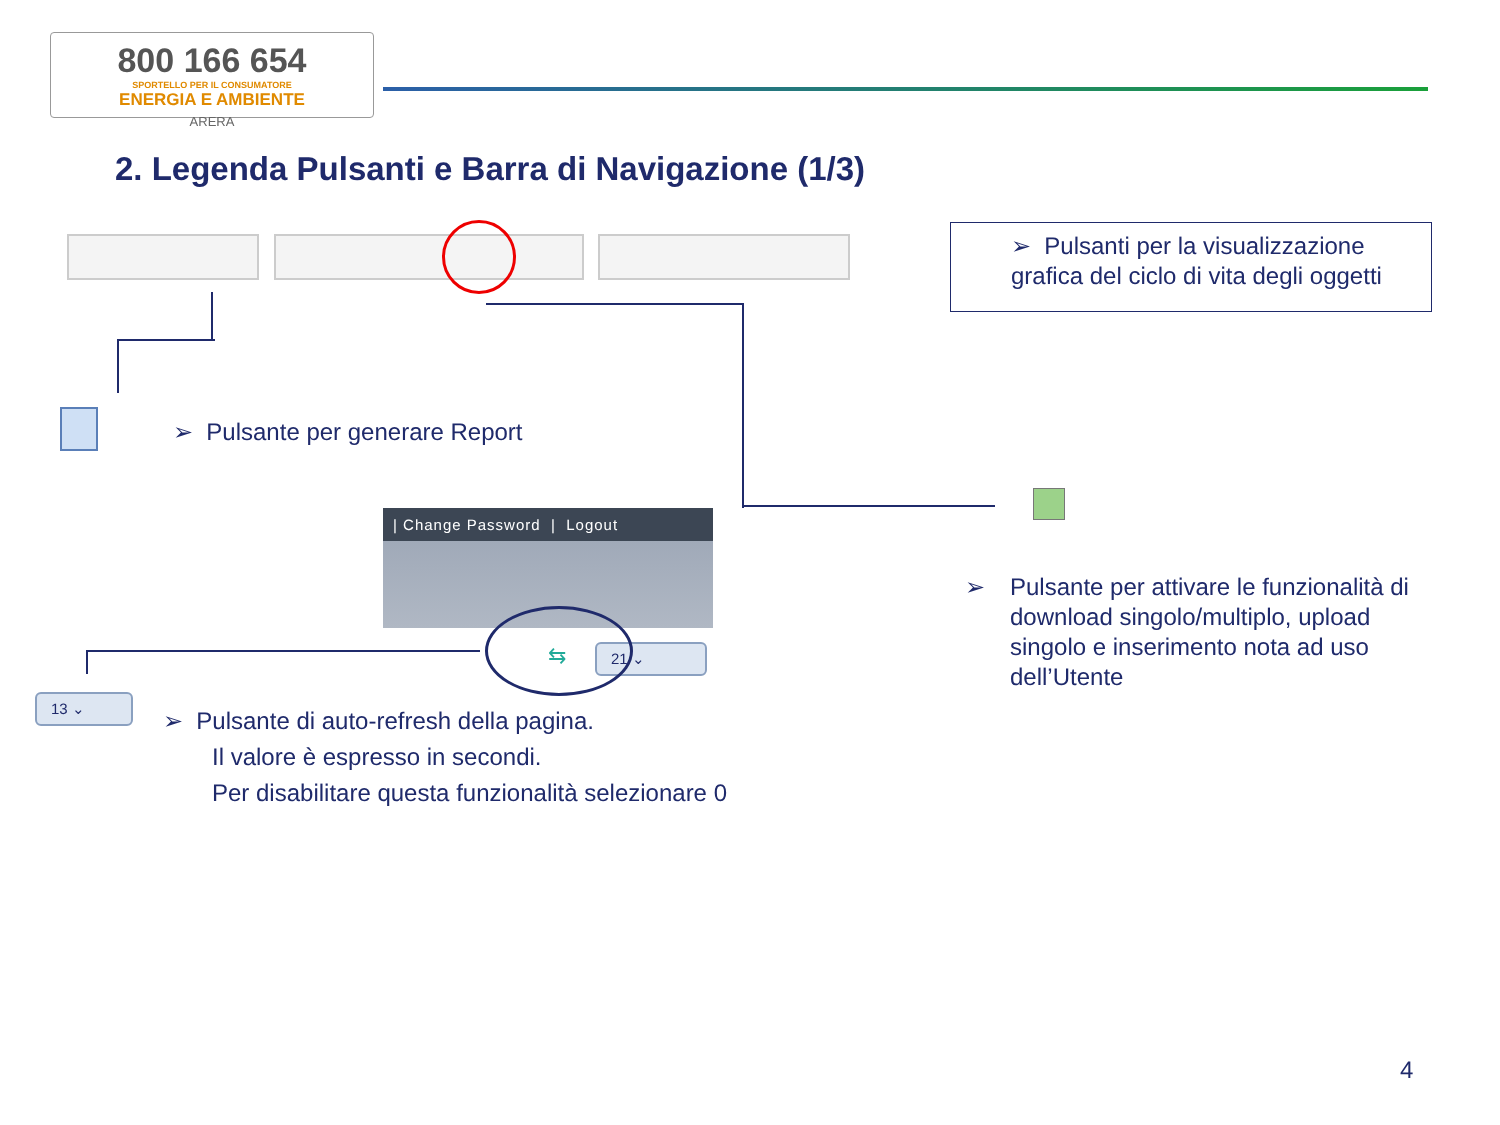800 166 654
SPORTELLO PER IL CONSUMATORE
ENERGIA E AMBIENTE
ARERA
2. Legenda Pulsanti e Barra di Navigazione (1/3)
➢ Pulsanti per la visualizzazione
grafica del ciclo di vita degli oggetti
➢ Pulsante per generare Report
➢
Pulsante per attivare le funzionalità di
download singolo/multiplo, upload
singolo e inserimento nota ad uso
dell’Utente
| Change Password | Logout
21 ⌄
⇆
13 ⌄
➢ Pulsante di auto-refresh della pagina.
Il valore è espresso in secondi.
Per disabilitare questa funzionalità selezionare 0
4